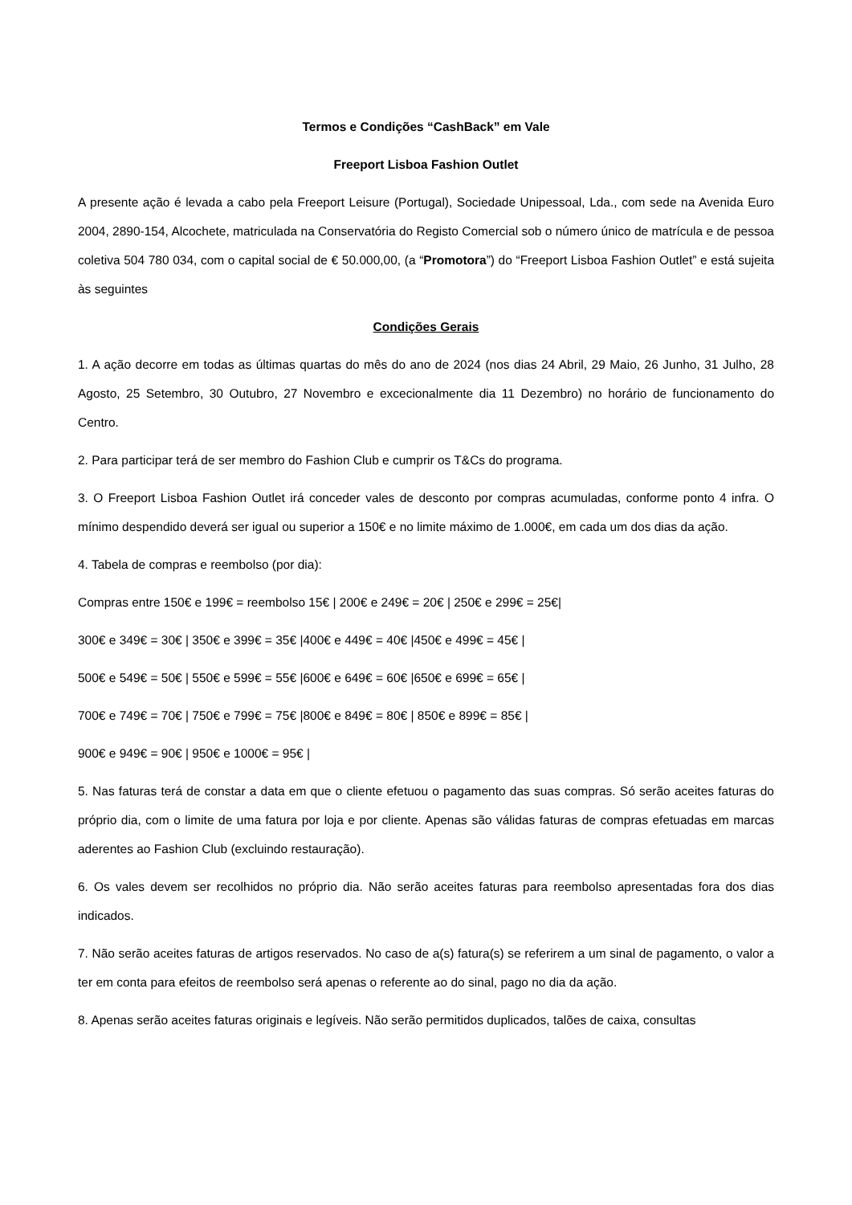Termos e Condições “CashBack” em Vale
Freeport Lisboa Fashion Outlet
A presente ação é levada a cabo pela Freeport Leisure (Portugal), Sociedade Unipessoal, Lda., com sede na Avenida Euro 2004, 2890-154, Alcochete, matriculada na Conservatória do Registo Comercial sob o número único de matrícula e de pessoa coletiva 504 780 034, com o capital social de € 50.000,00, (a “Promotora”) do “Freeport Lisboa Fashion Outlet” e está sujeita às seguintes
Condições Gerais
1. A ação decorre em todas as últimas quartas do mês do ano de 2024 (nos dias 24 Abril, 29 Maio, 26 Junho, 31 Julho, 28 Agosto, 25 Setembro, 30 Outubro, 27 Novembro e excecionalmente dia 11 Dezembro) no horário de funcionamento do Centro.
2. Para participar terá de ser membro do Fashion Club e cumprir os T&Cs do programa.
3. O Freeport Lisboa Fashion Outlet irá conceder vales de desconto por compras acumuladas, conforme ponto 4 infra. O mínimo despendido deverá ser igual ou superior a 150€ e no limite máximo de 1.000€, em cada um dos dias da ação.
4. Tabela de compras e reembolso (por dia):
Compras entre 150€ e 199€ = reembolso 15€ | 200€ e 249€ = 20€ | 250€ e 299€ = 25€|
300€ e 349€ = 30€ | 350€ e 399€ = 35€ |400€ e 449€ = 40€ |450€ e 499€ = 45€ |
500€ e 549€ = 50€ | 550€ e 599€ = 55€ |600€ e 649€ = 60€ |650€ e 699€ = 65€ |
700€ e 749€ = 70€ | 750€ e 799€ = 75€ |800€ e 849€ = 80€ | 850€ e 899€ = 85€ |
900€ e 949€ = 90€ | 950€ e 1000€ = 95€ |
5. Nas faturas terá de constar a data em que o cliente efetuou o pagamento das suas compras. Só serão aceites faturas do próprio dia, com o limite de uma fatura por loja e por cliente. Apenas são válidas faturas de compras efetuadas em marcas aderentes ao Fashion Club (excluindo restauração).
6. Os vales devem ser recolhidos no próprio dia. Não serão aceites faturas para reembolso apresentadas fora dos dias indicados.
7. Não serão aceites faturas de artigos reservados. No caso de a(s) fatura(s) se referirem a um sinal de pagamento, o valor a ter em conta para efeitos de reembolso será apenas o referente ao do sinal, pago no dia da ação.
8. Apenas serão aceites faturas originais e legíveis. Não serão permitidos duplicados, talões de caixa, consultas